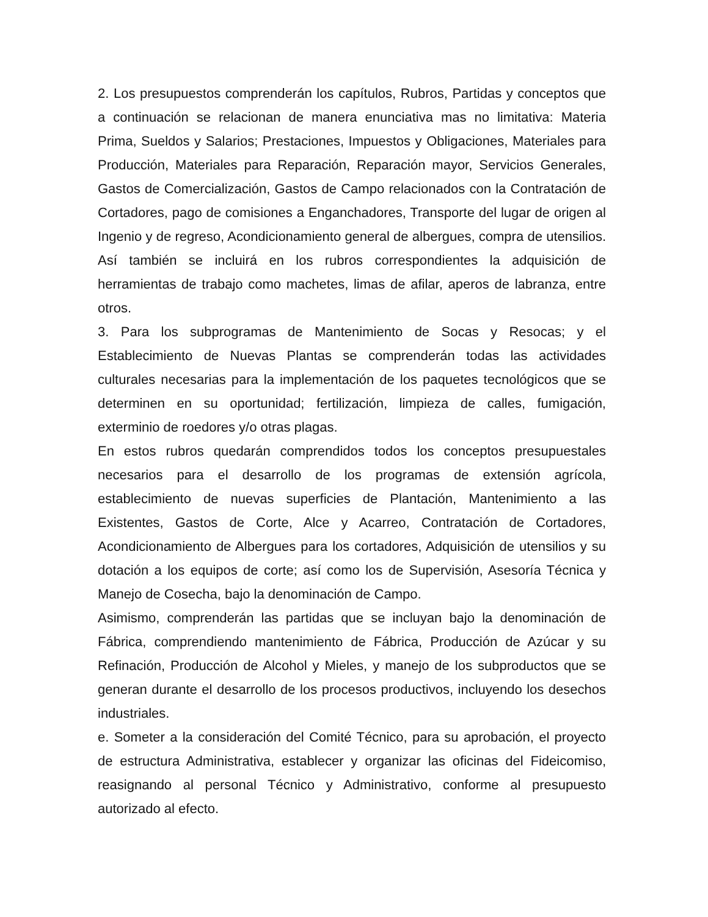2. Los presupuestos comprenderán los capítulos, Rubros, Partidas y conceptos que a continuación se relacionan de manera enunciativa mas no limitativa: Materia Prima, Sueldos y Salarios; Prestaciones, Impuestos y Obligaciones, Materiales para Producción, Materiales para Reparación, Reparación mayor, Servicios Generales, Gastos de Comercialización, Gastos de Campo relacionados con la Contratación de Cortadores, pago de comisiones a Enganchadores, Transporte del lugar de origen al Ingenio y de regreso, Acondicionamiento general de albergues, compra de utensilios. Así también se incluirá en los rubros correspondientes la adquisición de herramientas de trabajo como machetes, limas de afilar, aperos de labranza, entre otros.
3. Para los subprogramas de Mantenimiento de Socas y Resocas; y el Establecimiento de Nuevas Plantas se comprenderán todas las actividades culturales necesarias para la implementación de los paquetes tecnológicos que se determinen en su oportunidad; fertilización, limpieza de calles, fumigación, exterminio de roedores y/o otras plagas.
En estos rubros quedarán comprendidos todos los conceptos presupuestales necesarios para el desarrollo de los programas de extensión agrícola, establecimiento de nuevas superficies de Plantación, Mantenimiento a las Existentes, Gastos de Corte, Alce y Acarreo, Contratación de Cortadores, Acondicionamiento de Albergues para los cortadores, Adquisición de utensilios y su dotación a los equipos de corte; así como los de Supervisión, Asesoría Técnica y Manejo de Cosecha, bajo la denominación de Campo.
Asimismo, comprenderán las partidas que se incluyan bajo la denominación de Fábrica, comprendiendo mantenimiento de Fábrica, Producción de Azúcar y su Refinación, Producción de Alcohol y Mieles, y manejo de los subproductos que se generan durante el desarrollo de los procesos productivos, incluyendo los desechos industriales.
e. Someter a la consideración del Comité Técnico, para su aprobación, el proyecto de estructura Administrativa, establecer y organizar las oficinas del Fideicomiso, reasignando al personal Técnico y Administrativo, conforme al presupuesto autorizado al efecto.